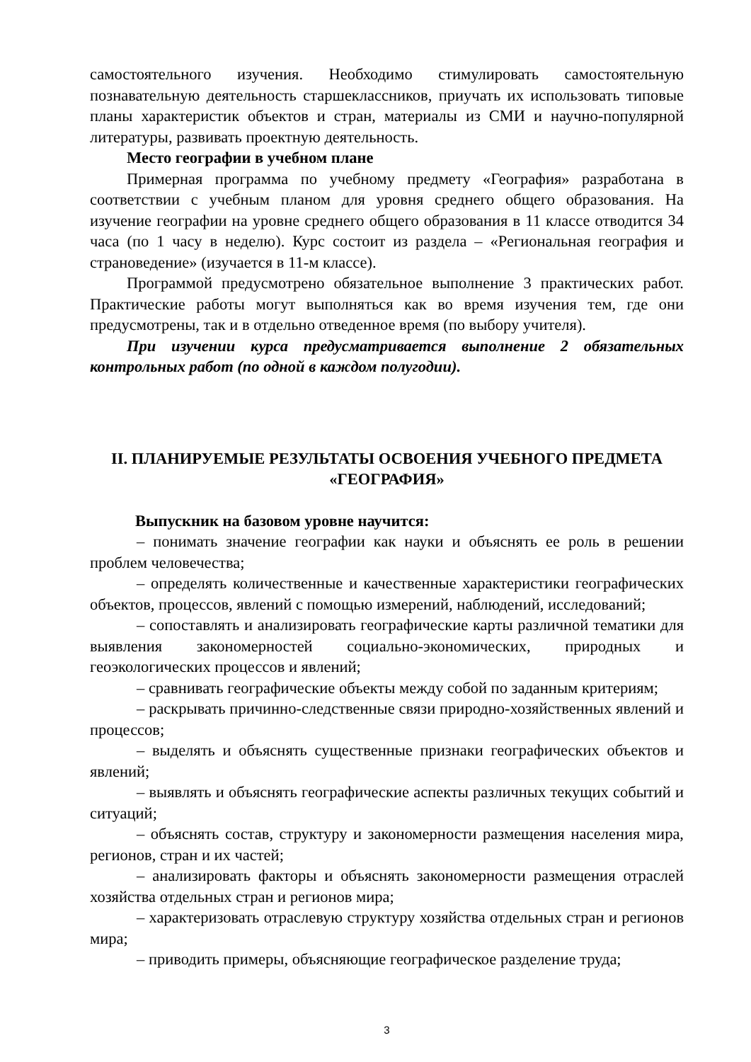самостоятельного изучения. Необходимо стимулировать самостоятельную познавательную деятельность старшеклассников, приучать их использовать типовые планы характеристик объектов и стран, материалы из СМИ и научно-популярной литературы, развивать проектную деятельность.
Место географии в учебном плане
Примерная программа по учебному предмету «География» разработана в соответствии с учебным планом для уровня среднего общего образования. На изучение географии на уровне среднего общего образования в 11 классе отводится 34 часа (по 1 часу в неделю). Курс состоит из раздела – «Региональная география и страноведение» (изучается в 11-м классе).
Программой предусмотрено обязательное выполнение 3 практических работ. Практические работы могут выполняться как во время изучения тем, где они предусмотрены, так и в отдельно отведенное время (по выбору учителя).
При изучении курса предусматривается выполнение 2 обязательных контрольных работ (по одной в каждом полугодии).
II. ПЛАНИРУЕМЫЕ РЕЗУЛЬТАТЫ ОСВОЕНИЯ УЧЕБНОГО ПРЕДМЕТА «ГЕОГРАФИЯ»
Выпускник на базовом уровне научится:
– понимать значение географии как науки и объяснять ее роль в решении проблем человечества;
– определять количественные и качественные характеристики географических объектов, процессов, явлений с помощью измерений, наблюдений, исследований;
– сопоставлять и анализировать географические карты различной тематики для выявления закономерностей социально-экономических, природных и геоэкологических процессов и явлений;
– сравнивать географические объекты между собой по заданным критериям;
– раскрывать причинно-следственные связи природно-хозяйственных явлений и процессов;
– выделять и объяснять существенные признаки географических объектов и явлений;
– выявлять и объяснять географические аспекты различных текущих событий и ситуаций;
– объяснять состав, структуру и закономерности размещения населения мира, регионов, стран и их частей;
– анализировать факторы и объяснять закономерности размещения отраслей хозяйства отдельных стран и регионов мира;
– характеризовать отраслевую структуру хозяйства отдельных стран и регионов мира;
– приводить примеры, объясняющие географическое разделение труда;
3